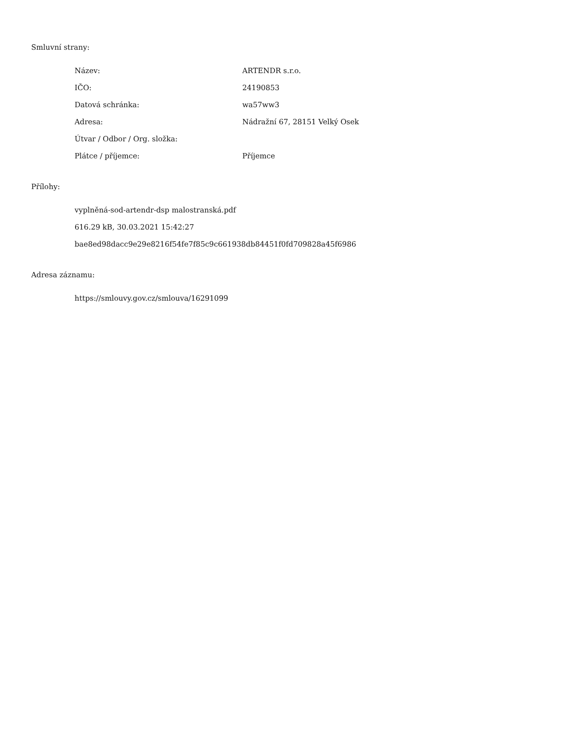Smluvní strany:
| Název: | ARTENDR s.r.o. |
| IČO: | 24190853 |
| Datová schránka: | wa57ww3 |
| Adresa: | Nádražní 67, 28151 Velký Osek |
| Útvar / Odbor / Org. složka: | |
| Plátce / příjemce: | Příjemce |
Přílohy:
vyplněná-sod-artendr-dsp malostranská.pdf
616.29 kB, 30.03.2021 15:42:27
bae8ed98dacc9e29e8216f54fe7f85c9c661938db84451f0fd709828a45f6986
Adresa záznamu:
https://smlouvy.gov.cz/smlouva/16291099